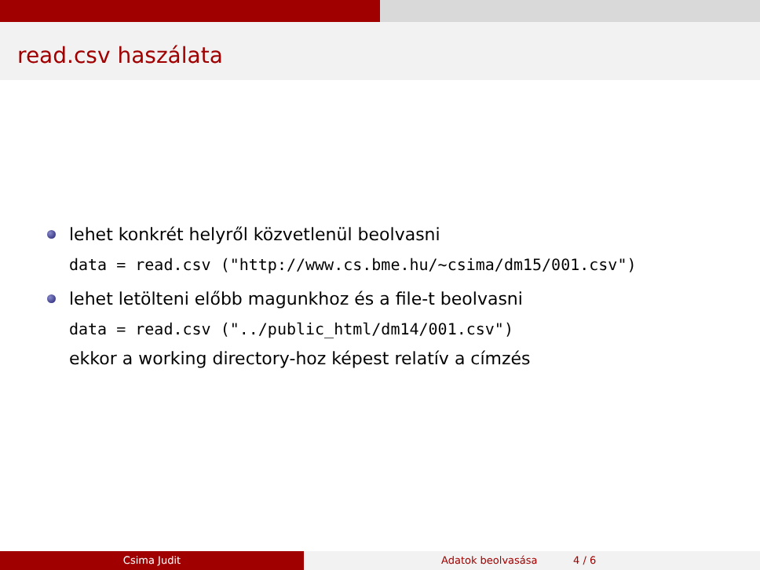read.csv haszálata
lehet konkrét helyről közvetlenül beolvasni
data = read.csv ("http://www.cs.bme.hu/∼csima/dm15/001.csv")
lehet letölteni előbb magunkhoz és a file-t beolvasni
data = read.csv ("../public_html/dm14/001.csv")
ekkor a working directory-hoz képest relatív a címzés
Csima Judit Adatok beolvasása 4 / 6